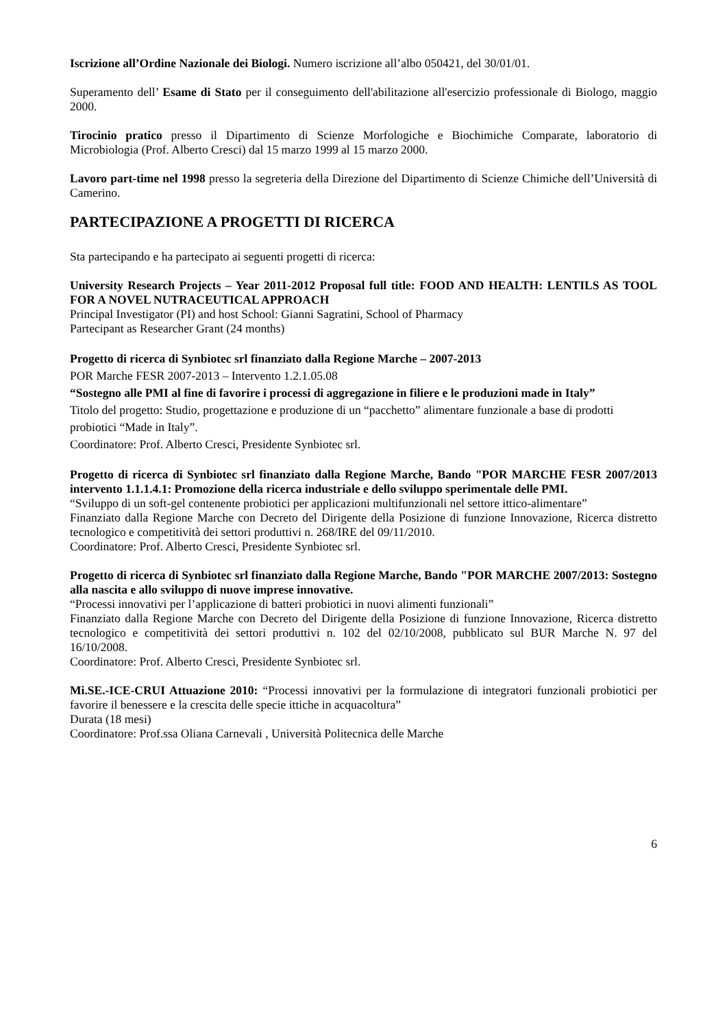Iscrizione all’Ordine Nazionale dei Biologi. Numero iscrizione all’albo 050421, del 30/01/01.
Superamento dell’ Esame di Stato per il conseguimento dell'abilitazione all'esercizio professionale di Biologo, maggio 2000.
Tirocinio pratico presso il Dipartimento di Scienze Morfologiche e Biochimiche Comparate, laboratorio di Microbiologia (Prof. Alberto Cresci) dal 15 marzo 1999 al 15 marzo 2000.
Lavoro part-time nel 1998 presso la segreteria della Direzione del Dipartimento di Scienze Chimiche dell’Università di Camerino.
PARTECIPAZIONE A PROGETTI DI RICERCA
Sta partecipando e ha partecipato ai seguenti progetti di ricerca:
University Research Projects – Year 2011-2012 Proposal full title: FOOD AND HEALTH: LENTILS AS TOOL FOR A NOVEL NUTRACEUTICAL APPROACH
Principal Investigator (PI) and host School: Gianni Sagratini, School of Pharmacy
Partecipant as Researcher Grant (24 months)
Progetto di ricerca di Synbiotec srl finanziato dalla Regione Marche – 2007-2013
POR Marche FESR 2007-2013 – Intervento 1.2.1.05.08
“Sostegno alle PMI al fine di favorire i processi di aggregazione in filiere e le produzioni made in Italy”
Titolo del progetto: Studio, progettazione e produzione di un “pacchetto” alimentare funzionale a base di prodotti probiotici “Made in Italy”.
Coordinatore: Prof. Alberto Cresci, Presidente Synbiotec srl.
Progetto di ricerca di Synbiotec srl finanziato dalla Regione Marche, Bando "POR MARCHE FESR 2007/2013 intervento 1.1.1.4.1: Promozione della ricerca industriale e dello sviluppo sperimentale delle PMI.
“Sviluppo di un soft-gel contenente probiotici per applicazioni multifunzionali nel settore ittico-alimentare”
Finanziato dalla Regione Marche con Decreto del Dirigente della Posizione di funzione Innovazione, Ricerca distretto tecnologico e competitività dei settori produttivi n. 268/IRE del 09/11/2010.
Coordinatore: Prof. Alberto Cresci, Presidente Synbiotec srl.
Progetto di ricerca di Synbiotec srl finanziato dalla Regione Marche, Bando "POR MARCHE 2007/2013: Sostegno alla nascita e allo sviluppo di nuove imprese innovative.
“Processi innovativi per l’applicazione di batteri probiotici in nuovi alimenti funzionali”
Finanziato dalla Regione Marche con Decreto del Dirigente della Posizione di funzione Innovazione, Ricerca distretto tecnologico e competitività dei settori produttivi n. 102 del 02/10/2008, pubblicato sul BUR Marche N. 97 del 16/10/2008.
Coordinatore: Prof. Alberto Cresci, Presidente Synbiotec srl.
Mi.SE.-ICE-CRUI Attuazione 2010: “Processi innovativi per la formulazione di integratori funzionali probiotici per favorire il benessere e la crescita delle specie ittiche in acquacoltura”
Durata (18 mesi)
Coordinatore: Prof.ssa Oliana Carnevali , Università Politecnica delle Marche
6